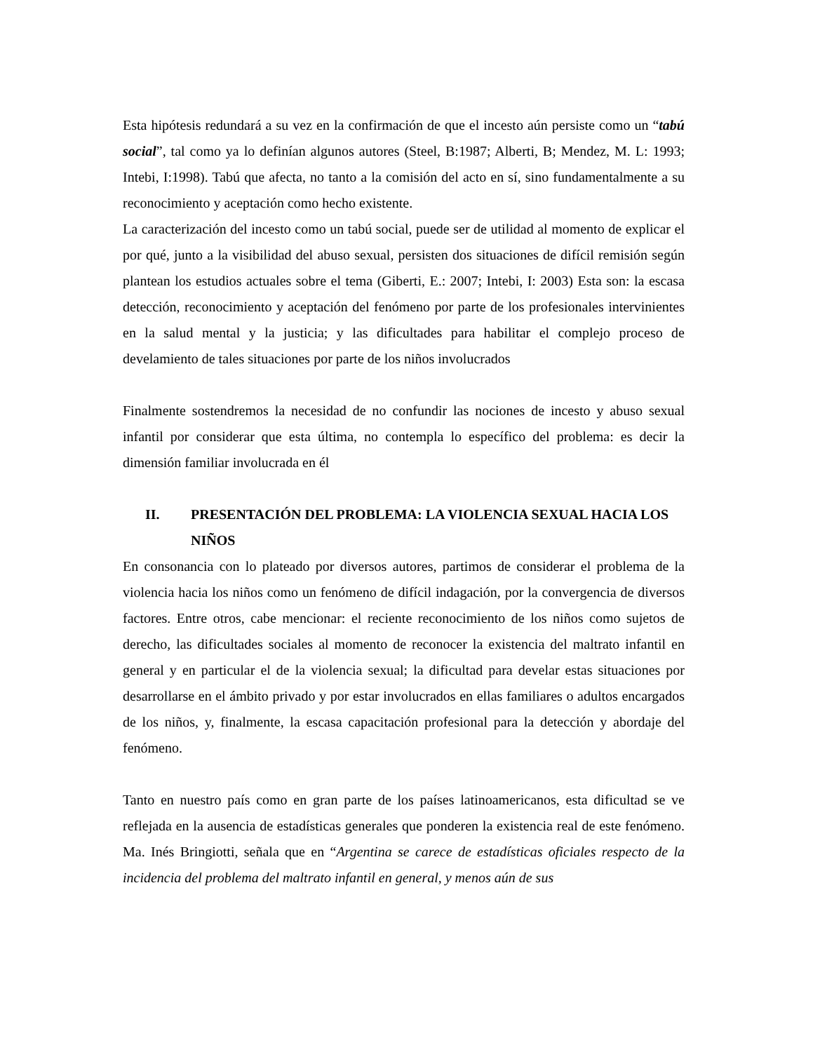Esta hipótesis redundará a su vez en la confirmación de que el incesto aún persiste como un “tabú social”, tal como ya lo definían algunos autores (Steel, B:1987; Alberti, B; Mendez, M. L: 1993; Intebi, I:1998). Tabú que afecta, no tanto a la comisión del acto en sí, sino fundamentalmente a su reconocimiento y aceptación como hecho existente.
La caracterización del incesto como un tabú social, puede ser de utilidad al momento de explicar el por qué, junto a la visibilidad del abuso sexual, persisten dos situaciones de difícil remisión según plantean los estudios actuales sobre el tema (Giberti, E.: 2007; Intebi, I: 2003) Esta son: la escasa detección, reconocimiento y aceptación del fenómeno por parte de los profesionales intervinientes en la salud mental y la justicia; y las dificultades para habilitar el complejo proceso de develamiento de tales situaciones por parte de los niños involucrados
Finalmente sostendremos la necesidad de no confundir las nociones de incesto y abuso sexual infantil por considerar que esta última, no contempla lo específico del problema: es decir la dimensión familiar involucrada en él
II. PRESENTACIÓN DEL PROBLEMA: LA VIOLENCIA SEXUAL HACIA LOS NIÑOS
En consonancia con lo plateado por diversos autores, partimos de considerar el problema de la violencia hacia los niños como un fenómeno de difícil indagación, por la convergencia de diversos factores. Entre otros, cabe mencionar: el reciente reconocimiento de los niños como sujetos de derecho, las dificultades sociales al momento de reconocer la existencia del maltrato infantil en general y en particular el de la violencia sexual; la dificultad para develar estas situaciones por desarrollarse en el ámbito privado y por estar involucrados en ellas familiares o adultos encargados de los niños, y, finalmente, la escasa capacitación profesional para la detección y abordaje del fenómeno.
Tanto en nuestro país como en gran parte de los países latinoamericanos, esta dificultad se ve reflejada en la ausencia de estadísticas generales que ponderen la existencia real de este fenómeno. Ma. Inés Bringiotti, señala que en “Argentina se carece de estadísticas oficiales respecto de la incidencia del problema del maltrato infantil en general, y menos aún de sus